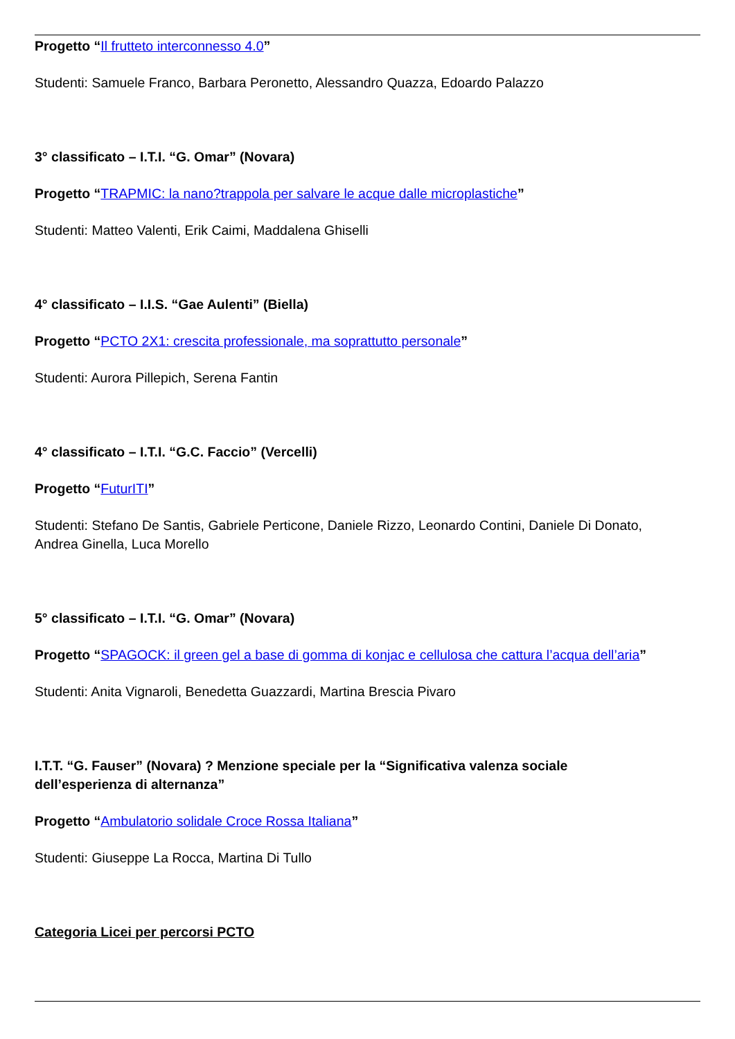Progetto “Il frutteto interconnesso 4.0”
Studenti: Samuele Franco, Barbara Peronetto, Alessandro Quazza, Edoardo Palazzo
3° classificato – I.T.I. “G. Omar” (Novara)
Progetto “TRAPMIC: la nano?trappola per salvare le acque dalle microplastiche”
Studenti: Matteo Valenti, Erik Caimi, Maddalena Ghiselli
4° classificato – I.I.S. “Gae Aulenti” (Biella)
Progetto “PCTO 2X1: crescita professionale, ma soprattutto personale”
Studenti: Aurora Pillepich, Serena Fantin
4° classificato – I.T.I. “G.C. Faccio” (Vercelli)
Progetto “FuturITI”
Studenti: Stefano De Santis, Gabriele Perticone, Daniele Rizzo, Leonardo Contini, Daniele Di Donato, Andrea Ginella, Luca Morello
5° classificato – I.T.I. “G. Omar” (Novara)
Progetto “SPAGOCK: il green gel a base di gomma di konjac e cellulosa che cattura l’acqua dell’aria”
Studenti: Anita Vignaroli, Benedetta Guazzardi, Martina Brescia Pivaro
I.T.T. “G. Fauser” (Novara) ? Menzione speciale per la “Significativa valenza sociale dell’esperienza di alternanza”
Progetto “Ambulatorio solidale Croce Rossa Italiana”
Studenti: Giuseppe La Rocca, Martina Di Tullo
Categoria Licei per percorsi PCTO